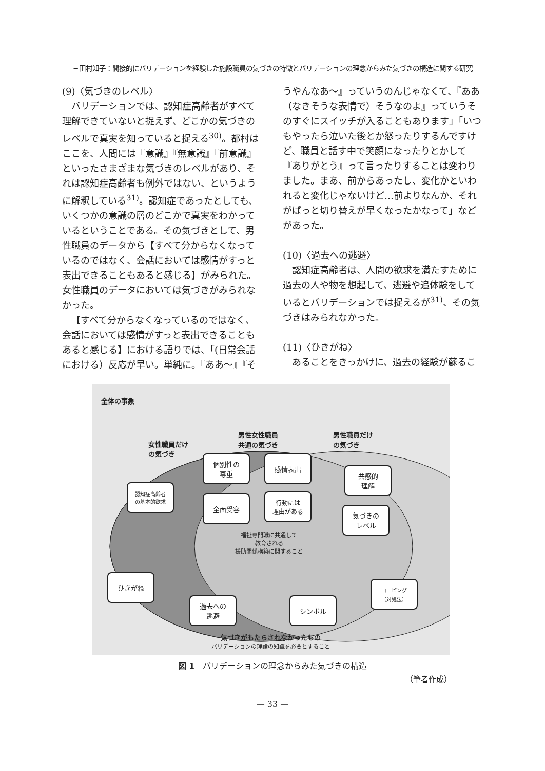三田村知子：間接的にバリデーションを経験した施設職員の気づきの特徴とバリデーションの理念からみた気づきの構造に関する研究
(9)〈気づきのレベル〉
バリデーションでは、認知症高齢者がすべて理解できていないと捉えず、どこかの気づきのレベルで真実を知っていると捉える<sup>30)</sup>。都村はここを、人間には『意識』『無意識』『前意識』といったさまざまな気づきのレベルがあり、それは認知症高齢者も例外ではない、というように解釈している<sup>31)</sup>。認知症であったとしても、いくつかの意識の層のどこかで真実をわかっているということである。その気づきとして、男性職員のデータから【すべて分からなくなっているのではなく、会話においては感情がすっと表出できることもあると感じる】がみられた。女性職員のデータにおいては気づきがみられなかった。
【すべて分からなくなっているのではなく、会話においては感情がすっと表出できることもあると感じる】における語りでは、「(日常会話における）反応が早い。単純に。『ああ〜』『そ
うやんなあ〜』っていうのんじゃなくて、『ああ（なきそうな表情で）そうなのよ』っていうそのすぐにスイッチが入ることもあります」「いつもやったら泣いた後とか怒ったりするんですけど、職員と話す中で笑顔になったりとかして『ありがとう』って言ったりすることは変わりました。まあ、前からあったし、変化かといわれると変化じゃないけど…前よりなんか、それがぱっと切り替えが早くなったかなって」などがあった。
(10)〈過去への逃避〉
認知症高齢者は、人間の欲求を満たすために過去の人や物を想起して、逃避や追体験をしているとバリデーションでは捉えるが<sup>31)</sup>、その気づきはみられなかった。
(11)〈ひきがね〉
あることをきっかけに、過去の経験が蘇るこ
全体の事象
女性職員だけ
の気づき
男性女性職員
共通の気づき
男性職員だけ
の気づき
認知症高齢者
の基本的欲求
個別性の
尊重
感情表出
全面受容
行動には
理由がある
共感的
理解
気づきの
レベル
福祉専門職に共通して
教育される
援助関係構築に関すること
ひきがね
過去への
逃避
シンボル
コーピング
（対処法）
気づきがもたらされなかったもの
バリデーションの理論の知識を必要とすること
図 1　バリデーションの理念からみた気づきの構造
（筆者作成）
— 33 —